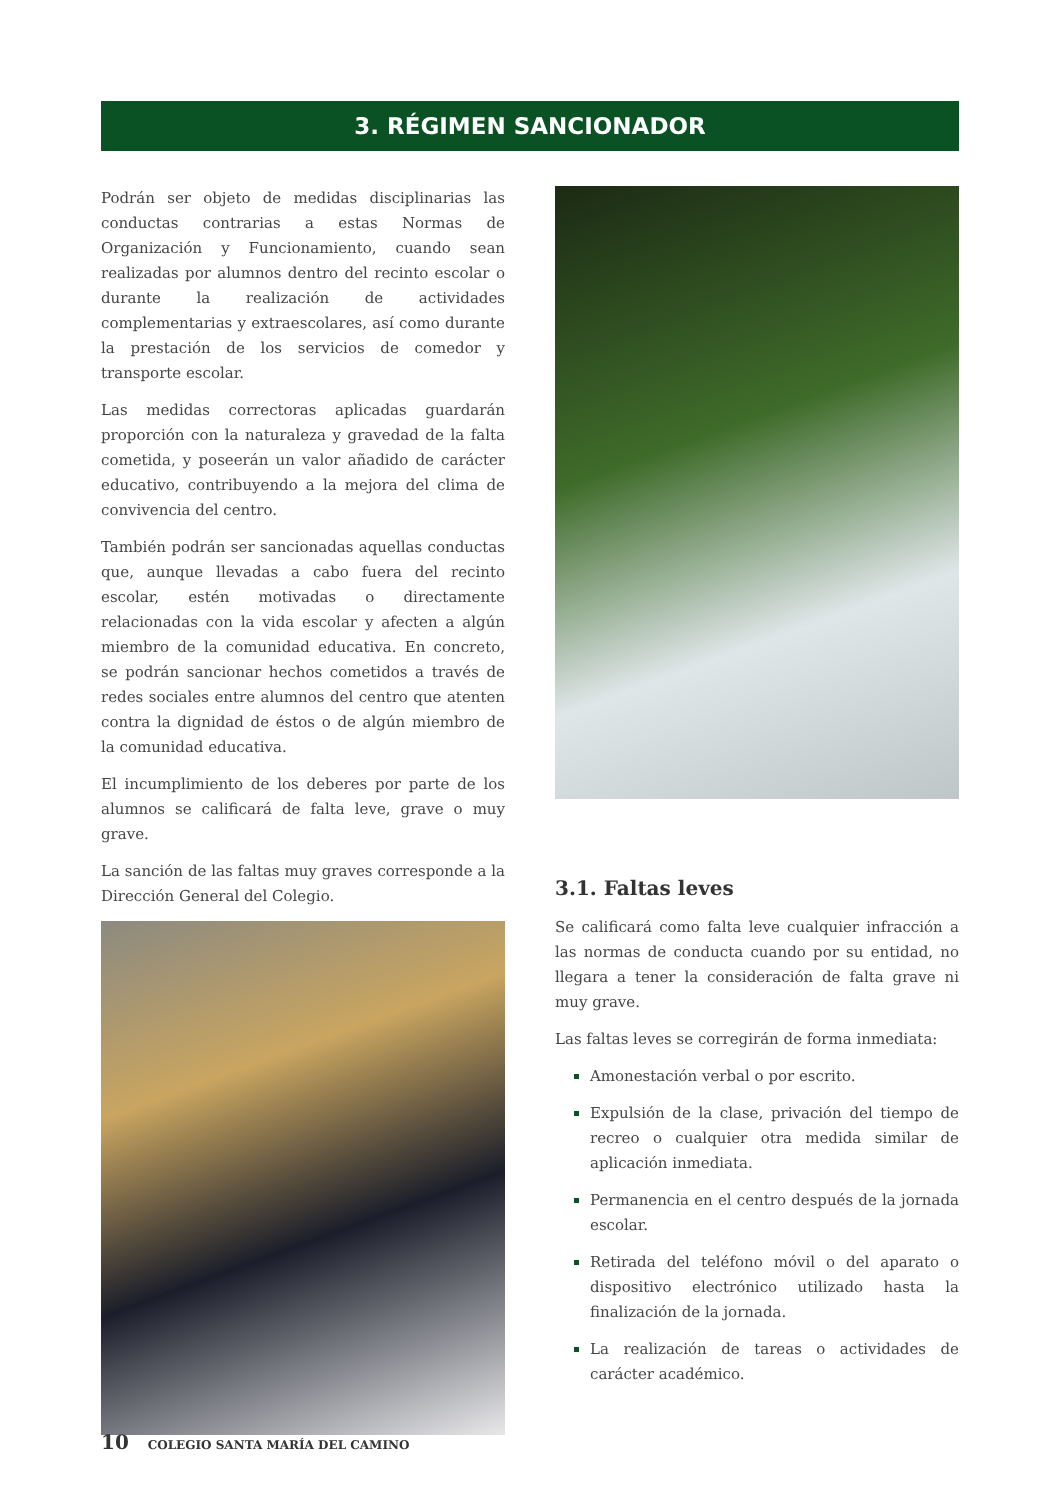3. RÉGIMEN SANCIONADOR
Podrán ser objeto de medidas disciplinarias las conductas contrarias a estas Normas de Organización y Funcionamiento, cuando sean realizadas por alumnos dentro del recinto escolar o durante la realización de actividades complementarias y extraescolares, así como durante la prestación de los servicios de comedor y transporte escolar.
Las medidas correctoras aplicadas guardarán proporción con la naturaleza y gravedad de la falta cometida, y poseerán un valor añadido de carácter educativo, contribuyendo a la mejora del clima de convivencia del centro.
También podrán ser sancionadas aquellas conductas que, aunque llevadas a cabo fuera del recinto escolar, estén motivadas o directamente relacionadas con la vida escolar y afecten a algún miembro de la comunidad educativa. En concreto, se podrán sancionar hechos cometidos a través de redes sociales entre alumnos del centro que atenten contra la dignidad de éstos o de algún miembro de la comunidad educativa.
El incumplimiento de los deberes por parte de los alumnos se calificará de falta leve, grave o muy grave.
La sanción de las faltas muy graves corresponde a la Dirección General del Colegio.
3.1. Faltas leves
Se calificará como falta leve cualquier infracción a las normas de conducta cuando por su entidad, no llegara a tener la consideración de falta grave ni muy grave.
Las faltas leves se corregirán de forma inmediata:
Amonestación verbal o por escrito.
Expulsión de la clase, privación del tiempo de recreo o cualquier otra medida similar de aplicación inmediata.
Permanencia en el centro después de la jornada escolar.
Retirada del teléfono móvil o del aparato o dispositivo electrónico utilizado hasta la finalización de la jornada.
La realización de tareas o actividades de carácter académico.
10 COLEGIO SANTA MARÍA DEL CAMINO